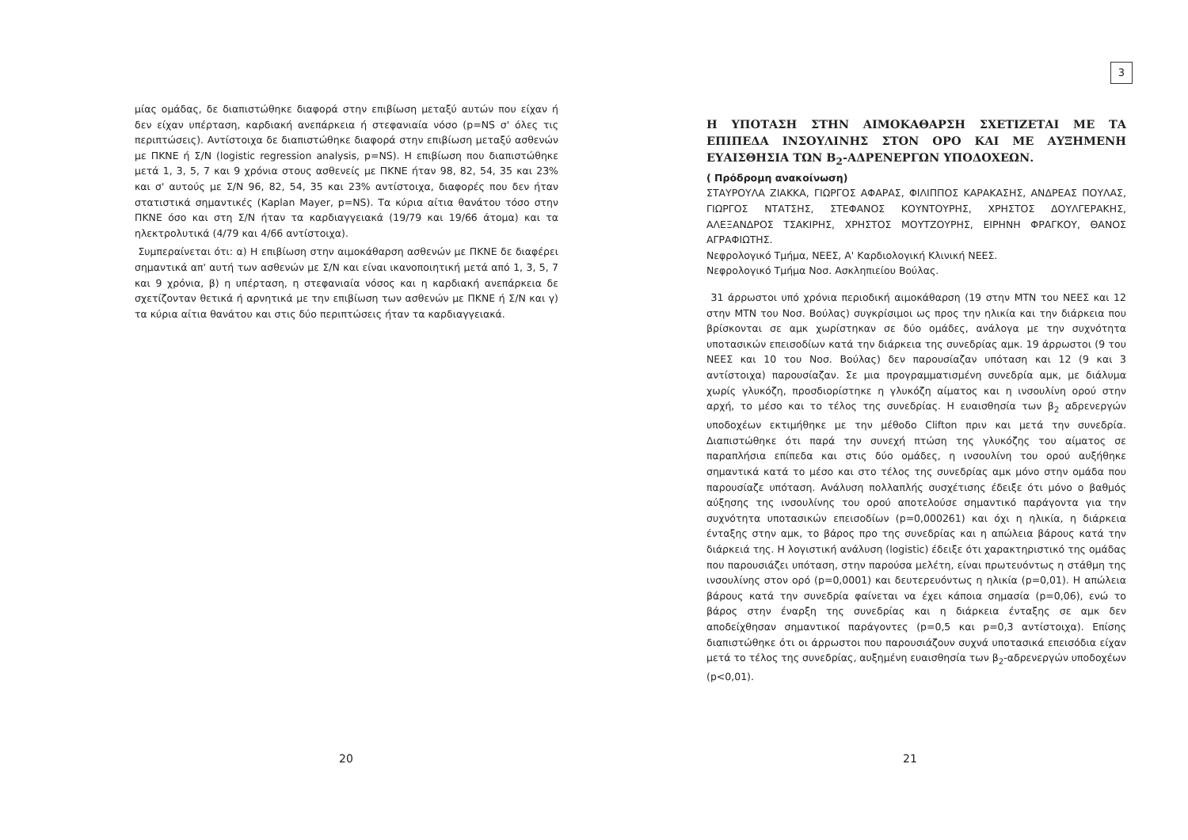μίας ομάδας, δε διαπιστώθηκε διαφορά στην επιβίωση μεταξύ αυτών που είχαν ή δεν είχαν υπέρταση, καρδιακή ανεπάρκεια ή στεφανιαία νόσο (p=NS σ' όλες τις περιπτώσεις). Αντίστοιχα δε διαπιστώθηκε διαφορά στην επιβίωση μεταξύ ασθενών με ΠΚΝΕ ή Σ/Ν (logistic regression analysis, p=NS). Η επιβίωση που διαπιστώθηκε μετά 1, 3, 5, 7 και 9 χρόνια στους ασθενείς με ΠΚΝΕ ήταν 98, 82, 54, 35 και 23% και σ' αυτούς με Σ/Ν 96, 82, 54, 35 και 23% αντίστοιχα, διαφορές που δεν ήταν στατιστικά σημαντικές (Kaplan Mayer, p=NS). Τα κύρια αίτια θανάτου τόσο στην ΠΚΝΕ όσο και στη Σ/Ν ήταν τα καρδιαγγειακά (19/79 και 19/66 άτομα) και τα ηλεκτρολυτικά (4/79 και 4/66 αντίστοιχα).
Συμπεραίνεται ότι: α) Η επιβίωση στην αιμοκάθαρση ασθενών με ΠΚΝΕ δε διαφέρει σημαντικά απ' αυτή των ασθενών με Σ/Ν και είναι ικανοποιητική μετά από 1, 3, 5, 7 και 9 χρόνια, β) η υπέρταση, η στεφανιαία νόσος και η καρδιακή ανεπάρκεια δε σχετίζονταν θετικά ή αρνητικά με την επιβίωση των ασθενών με ΠΚΝΕ ή Σ/Ν και γ) τα κύρια αίτια θανάτου και στις δύο περιπτώσεις ήταν τα καρδιαγγειακά.
20
3
Η ΥΠΟΤΑΣΗ ΣΤΗΝ ΑΙΜΟΚΑΘΑΡΣΗ ΣΧΕΤΙΖΕΤΑΙ ΜΕ ΤΑ ΕΠΙΠΕΔΑ ΙΝΣΟΥΛΙΝΗΣ ΣΤΟΝ ΟΡΟ ΚΑΙ ΜΕ ΑΥΞΗΜΕΝΗ ΕΥΑΙΣΘΗΣΙΑ ΤΩΝ Β<sub>2</sub>-ΑΔΡΕΝΕΡΓΩΝ ΥΠΟΔΟΧΕΩΝ.
( Πρόδρομη ανακοίνωση)
ΣΤΑΥΡΟΥΛΑ ΖΙΑΚΚΑ, ΓΙΩΡΓΟΣ ΑΦΑΡΑΣ, ΦΙΛΙΠΠΟΣ ΚΑΡΑΚΑΣΗΣ, ΑΝΔΡΕΑΣ ΠΟΥΛΑΣ, ΓΙΩΡΓΟΣ ΝΤΑΤΣΗΣ, ΣΤΕΦΑΝΟΣ ΚΟΥΝΤΟΥΡΗΣ, ΧΡΗΣΤΟΣ ΔΟΥΛΓΕΡΑΚΗΣ, ΑΛΕΞΑΝΔΡΟΣ ΤΣΑΚΙΡΗΣ, ΧΡΗΣΤΟΣ ΜΟΥΤΖΟΥΡΗΣ, ΕΙΡΗΝΗ ΦΡΑΓΚΟΥ, ΘΑΝΟΣ ΑΓΡΑΦΙΩΤΗΣ.
Νεφρολογικό Τμήμα, ΝΕΕΣ, Α' Καρδιολογική Κλινική ΝΕΕΣ.
Νεφρολογικό Τμήμα Νοσ. Ασκληπιείου Βούλας.
31 άρρωστοι υπό χρόνια περιοδική αιμοκάθαρση (19 στην ΜΤΝ του ΝΕΕΣ και 12 στην ΜΤΝ του Νοσ. Βούλας) συγκρίσιμοι ως προς την ηλικία και την διάρκεια που βρίσκονται σε αμκ χωρίστηκαν σε δύο ομάδες, ανάλογα με την συχνότητα υποτασικών επεισοδίων κατά την διάρκεια της συνεδρίας αμκ. 19 άρρωστοι (9 του ΝΕΕΣ και 10 του Νοσ. Βούλας) δεν παρουσίαζαν υπόταση και 12 (9 και 3 αντίστοιχα) παρουσίαζαν. Σε μια προγραμματισμένη συνεδρία αμκ, με διάλυμα χωρίς γλυκόζη, προσδιορίστηκε η γλυκόζη αίματος και η ινσουλίνη ορού στην αρχή, το μέσο και το τέλος της συνεδρίας. Η ευαισθησία των β<sub>2</sub> αδρενεργών υποδοχέων εκτιμήθηκε με την μέθοδο Clifton πριν και μετά την συνεδρία. Διαπιστώθηκε ότι παρά την συνεχή πτώση της γλυκόζης του αίματος σε παραπλήσια επίπεδα και στις δύο ομάδες, η ινσουλίνη του ορού αυξήθηκε σημαντικά κατά το μέσο και στο τέλος της συνεδρίας αμκ μόνο στην ομάδα που παρουσίαζε υπόταση. Ανάλυση πολλαπλής συσχέτισης έδειξε ότι μόνο ο βαθμός αύξησης της ινσουλίνης του ορού αποτελούσε σημαντικό παράγοντα για την συχνότητα υποτασικών επεισοδίων (p=0,000261) και όχι η ηλικία, η διάρκεια ένταξης στην αμκ, το βάρος προ της συνεδρίας και η απώλεια βάρους κατά την διάρκειά της. Η λογιστική ανάλυση (logistic) έδειξε ότι χαρακτηριστικό της ομάδας που παρουσιάζει υπόταση, στην παρούσα μελέτη, είναι πρωτευόντως η στάθμη της ινσουλίνης στον ορό (p=0,0001) και δευτερευόντως η ηλικία (p=0,01). Η απώλεια βάρους κατά την συνεδρία φαίνεται να έχει κάποια σημασία (p=0,06), ενώ το βάρος στην έναρξη της συνεδρίας και η διάρκεια ένταξης σε αμκ δεν αποδείχθησαν σημαντικοί παράγοντες (p=0,5 και p=0,3 αντίστοιχα). Επίσης διαπιστώθηκε ότι οι άρρωστοι που παρουσιάζουν συχνά υποτασικά επεισόδια είχαν μετά το τέλος της συνεδρίας, αυξημένη ευαισθησία των β<sub>2</sub>-αδρενεργών υποδοχέων (p<0,01).
21